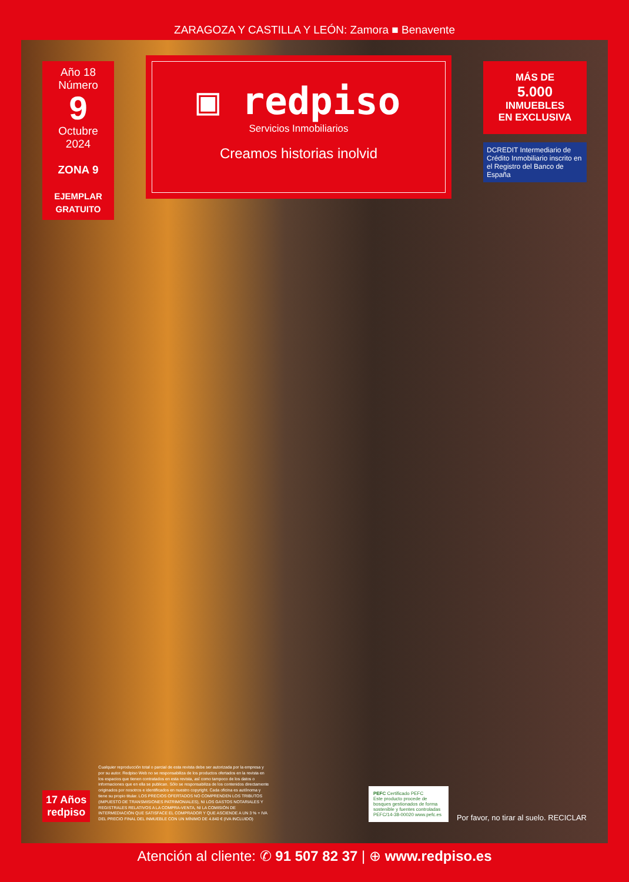ZARAGOZA Y CASTILLA Y LEÓN: Zamora ■ Benavente
Año 18
Número
9
Octubre 2024
ZONA 9
EJEMPLAR GRATUITO
▣ redpiso
Servicios Inmobiliarios
Creamos historias inolvid
MÁS DE
5.000
INMUEBLES
EN EXCLUSIVA
DCREDIT Intermediario de Crédito Inmobiliario inscrito en el Registro del Banco de España
17 Años
redpiso
Cualquier reproducción total o parcial de esta revista debe ser autorizada por la empresa y por su autor. Redpiso Web no se responsabiliza de los productos ofertados en la revista en los espacios que tienen contratados en esta revista, así como tampoco de los datos o informaciones que en ella se publican. Sólo se responsabiliza de los contenidos directamente originados por nosotros e identificados en nuestro copyright. Cada oficina es autónoma y tiene su propio titular. LOS PRECIOS OFERTADOS NO COMPRENDEN LOS TRIBUTOS (IMPUESTO DE TRANSMISIONES PATRIMONIALES), NI LOS GASTOS NOTARIALES Y REGISTRALES RELATIVOS A LA COMPRA-VENTA, NI LA COMISIÓN DE INTERMEDIACIÓN QUE SATISFACE EL COMPRADOR Y QUE ASCIENDE A UN 3 % + IVA DEL PRECIO FINAL DEL INMUEBLE CON UN MÍNIMO DE 4.840 € (IVA INCLUIDO)
PEFC Certificado PEFC
Este producto procede de bosques gestionados de forma sostenible y fuentes controladas
PEFC/14-38-00020 www.pefc.es
Por favor, no tirar al suelo. RECICLAR
Atención al cliente: ✆ 91 507 82 37 | ⊕ www.redpiso.es